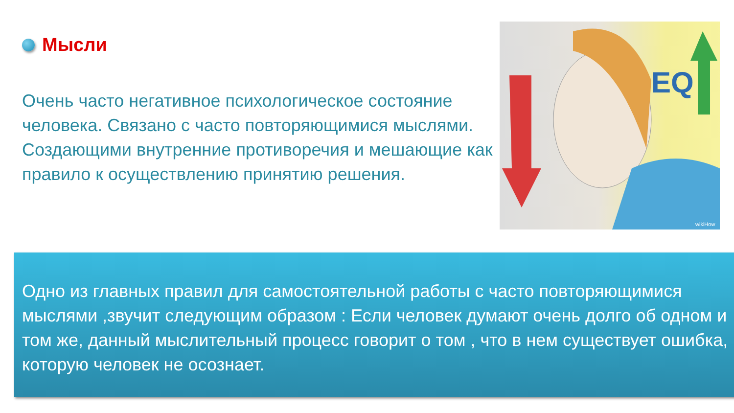Мысли
Очень часто негативное психологическое состояние человека. Связано с часто повторяющимися мыслями. Создающими внутренние противоречия и мешающие как правило к осуществлению принятию решения.
EQ
wikiHow
Одно из главных правил для самостоятельной работы с часто повторяющимися мыслями ,звучит следующим образом : Если человек думают очень долго об одном и том же, данный мыслительный процесс говорит о том , что в нем существует ошибка, которую человек не осознает.